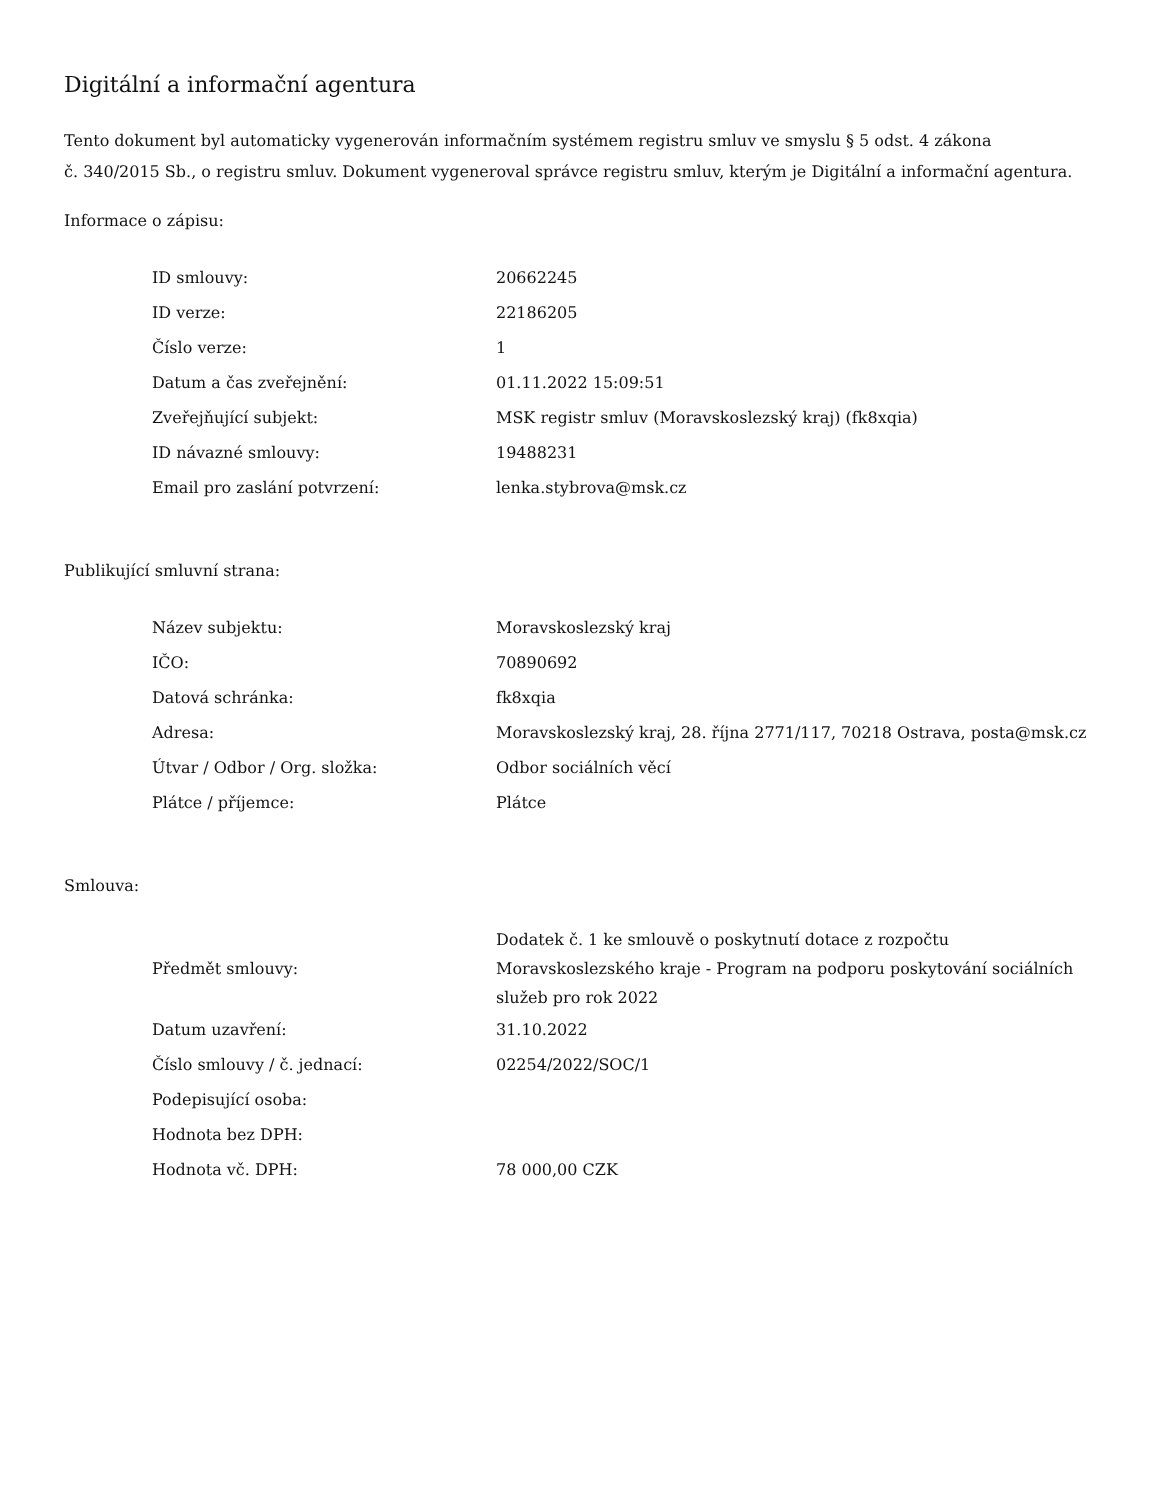Digitální a informační agentura
Tento dokument byl automaticky vygenerován informačním systémem registru smluv ve smyslu § 5 odst. 4 zákona
č. 340/2015 Sb., o registru smluv. Dokument vygeneroval správce registru smluv, kterým je Digitální a informační agentura.
Informace o zápisu:
| ID smlouvy: | 20662245 |
| ID verze: | 22186205 |
| Číslo verze: | 1 |
| Datum a čas zveřejnění: | 01.11.2022 15:09:51 |
| Zveřejňující subjekt: | MSK registr smluv (Moravskoslezský kraj) (fk8xqia) |
| ID návazné smlouvy: | 19488231 |
| Email pro zaslání potvrzení: | lenka.stybrova@msk.cz |
Publikující smluvní strana:
| Název subjektu: | Moravskoslezský kraj |
| IČO: | 70890692 |
| Datová schránka: | fk8xqia |
| Adresa: | Moravskoslezský kraj, 28. října 2771/117, 70218 Ostrava, posta@msk.cz |
| Útvar / Odbor / Org. složka: | Odbor sociálních věcí |
| Plátce / příjemce: | Plátce |
Smlouva:
| Předmět smlouvy: | Dodatek č. 1 ke smlouvě o poskytnutí dotace z rozpočtu Moravskoslezského kraje - Program na podporu poskytování sociálních služeb pro rok 2022 |
| Datum uzavření: | 31.10.2022 |
| Číslo smlouvy / č. jednací: | 02254/2022/SOC/1 |
| Podepisující osoba: | |
| Hodnota bez DPH: | |
| Hodnota vč. DPH: | 78 000,00 CZK |